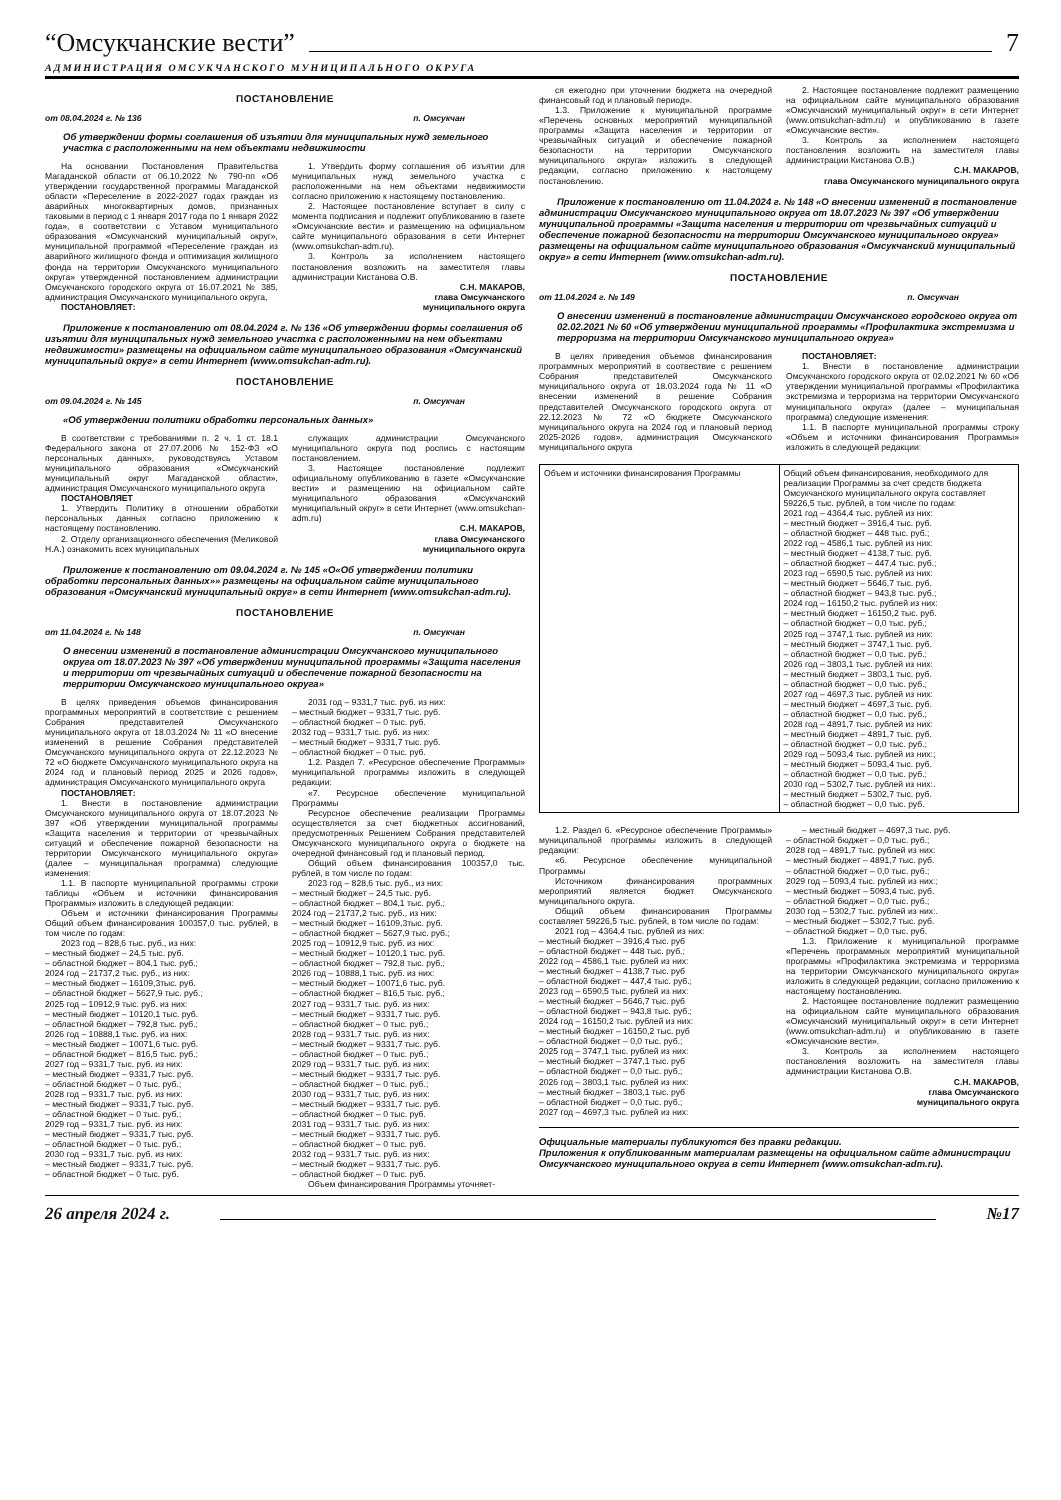“Омсукчанские вести” 7
АДМИНИСТРАЦИЯ ОМСУКЧАНСКОГО МУНИЦИПАЛЬНОГО ОКРУГА
ПОСТАНОВЛЕНИЕ
от 08.04.2024 г. № 136 п. Омсукчан
Об утверждении формы соглашения об изъятии для муниципальных нужд земельного участка с расположенными на нем объектами недвижимости
На основании Постановления Правительства Магаданской области от 06.10.2022 № 790-пп «Об утверждении государственной программы Магаданской области «Переселение в 2022-2027 годах граждан из аварийных многоквартирных домов, признанных таковыми в период с 1 января 2017 года по 1 января 2022 года», в соответствии с Уставом муниципального образования «Омсукчанский муниципальный округ», муниципальной программой «Переселение граждан из аварийного жилищного фонда и оптимизация жилищного фонда на территории Омсукчанского муниципального округа» утвержденной постановлением администрации Омсукчанского городского округа от 16.07.2021 № 385, администрация Омсукчанского муниципального округа,
ПОСТАНОВЛЯЕТ:
1. Утвердить форму соглашения об изъятии для муниципальных нужд земельного участка с расположенными на нем объектами недвижимости согласно приложению к настоящему постановлению.
2. Настоящее постановление вступает в силу с момента подписания и подлежит опубликованию в газете «Омсукчанские вести» и размещению на официальном сайте муниципального образования в сети Интернет (www.omsukchan-adm.ru).
3. Контроль за исполнением настоящего постановления возложить на заместителя главы администрации Кистанова О.В.
С.Н. МАКАРОВ,
глава Омсукчанского
муниципального округа
Приложение к постановлению от 08.04.2024 г. № 136 «Об утверждении формы соглашения об изъятии для муниципальных нужд земельного участка с расположенными на нем объектами недвижимости» размещены на официальном сайте муниципального образования «Омсукчанский муниципальный округ» в сети Интернет (www.omsukchan-adm.ru).
ПОСТАНОВЛЕНИЕ
от 09.04.2024 г. № 145 п. Омсукчан
«Об утверждении политики обработки персональных данных»
В соответствии с требованиями п. 2 ч. 1 ст. 18.1 Федерального закона от 27.07.2006 № 152-ФЗ «О персональных данных», руководствуясь Уставом муниципального образования «Омсукчанский муниципальный округ Магаданской области», администрация Омсукчанского муниципального округа
ПОСТАНОВЛЯЕТ
1. Утвердить Политику в отношении обработки персональных данных согласно приложению к настоящему постановлению.
2. Отделу организационного обеспечения (Меликовой Н.А.) ознакомить всех муниципальных
служащих администрации Омсукчанского муниципального округа под роспись с настоящим постановлением.
3. Настоящее постановление подлежит официальному опубликованию в газете «Омсукчанские вести» и размещению на официальном сайте муниципального образования «Омсукчанский муниципальный округ» в сети Интернет (www.omsukchan-adm.ru)
С.Н. МАКАРОВ,
глава Омсукчанского
муниципального округа
Приложение к постановлению от 09.04.2024 г. № 145 «О«Об утверждении политики обработки персональных данных»» размещены на официальном сайте муниципального образования «Омсукчанский муниципальный округ» в сети Интернет (www.omsukchan-adm.ru).
ПОСТАНОВЛЕНИЕ
от 11.04.2024 г. № 148 п. Омсукчан
О внесении изменений в постановление администрации Омсукчанского муниципального округа от 18.07.2023 № 397 «Об утверждении муниципальной программы «Защита населения и территории от чрезвычайных ситуаций и обеспечение пожарной безопасности на территории Омсукчанского муниципального округа»
В целях приведения объемов финансирования программных мероприятий в соответствие с решением Собрания представителей Омсукчанского муниципального округа от 18.03.2024 № 11 «О внесение изменений в решение Собрания представителей Омсукчанского муниципального округа от 22.12.2023 № 72 «О бюджете Омсукчанского муниципального округа на 2024 год и плановый период 2025 и 2026 годов», администрация Омсукчанского муниципального округа
ПОСТАНОВЛЯЕТ:
1. Внести в постановление администрации Омсукчанского муниципального округа от 18.07.2023 № 397 «Об утверждении муниципальной программы «Защита населения и территории от чрезвычайных ситуаций и обеспечение пожарной безопасности на территории Омсукчанского муниципального округа» (далее – муниципальная программа) следующие изменения:
1.1. В паспорте муниципальной программы строки таблицы «Объем и источники финансирования Программы» изложить в следующей редакции:
Объем и источники финансирования Программы Общий объем финансирования 100357,0 тыс. рублей, в том числе по годам:
2023 год – 828,6 тыс. руб., из них:
– местный бюджет – 24,5 тыс. руб.
– областной бюджет – 804,1 тыс. руб.;
2024 год – 21737,2 тыс. руб., из них:
– местный бюджет – 16109,3тыс. руб.
– областной бюджет – 5627,9 тыс. руб.;
2025 год – 10912,9 тыс. руб. из них:
– местный бюджет – 10120,1 тыс. руб.
– областной бюджет – 792,8 тыс. руб.;
2026 год – 10888,1 тыс. руб. из них:
– местный бюджет – 10071,6 тыс. руб.
– областной бюджет – 816,5 тыс. руб.;
2027 год – 9331,7 тыс. руб. из них:
– местный бюджет – 9331,7 тыс. руб.
– областной бюджет – 0 тыс. руб.;
2028 год – 9331,7 тыс. руб. из них:
– местный бюджет – 9331,7 тыс. руб.
– областной бюджет – 0 тыс. руб.;
2029 год – 9331,7 тыс. руб. из них:
– местный бюджет – 9331,7 тыс. руб.
– областной бюджет – 0 тыс. руб.;
2030 год – 9331,7 тыс. руб. из них:
– местный бюджет – 9331,7 тыс. руб.
– областной бюджет – 0 тыс. руб.
2031 год – 9331,7 тыс. руб. из них:
– местный бюджет – 9331,7 тыс. руб.
– областной бюджет – 0 тыс. руб.
2032 год – 9331,7 тыс. руб. из них:
– местный бюджет – 9331,7 тыс. руб.
– областной бюджет – 0 тыс. руб.
1.2. Раздел 7. «Ресурсное обеспечение Программы» муниципальной программы изложить в следующей редакции:
«7. Ресурсное обеспечение муниципальной Программы
Ресурсное обеспечение реализации Программы осуществляется за счет бюджетных ассигнований, предусмотренных Решением Собрания представителей Омсукчанского муниципального округа о бюджете на очередной финансовый год и плановый период.
Общий объем финансирования 100357,0 тыс. рублей, в том числе по годам:
2023 год – 828,6 тыс. руб., из них:
– местный бюджет – 24,5 тыс. руб.
– областной бюджет – 804,1 тыс. руб.;
2024 год – 21737,2 тыс. руб., из них:
– местный бюджет – 16109,3тыс. руб.
– областной бюджет – 5627,9 тыс. руб.;
2025 год – 10912,9 тыс. руб. из них:
– местный бюджет – 10120,1 тыс. руб.
– областной бюджет – 792,8 тыс. руб.;
2026 год – 10888,1 тыс. руб. из них:
– местный бюджет – 10071,6 тыс. руб.
– областной бюджет – 816,5 тыс. руб.;
2027 год – 9331,7 тыс. руб. из них:
– местный бюджет – 9331,7 тыс. руб.
– областной бюджет – 0 тыс. руб.;
2028 год – 9331,7 тыс. руб. из них:
– местный бюджет – 9331,7 тыс. руб.
– областной бюджет – 0 тыс. руб.;
2029 год – 9331,7 тыс. руб. из них:
– местный бюджет – 9331,7 тыс. руб.
– областной бюджет – 0 тыс. руб.;
2030 год – 9331,7 тыс. руб. из них:
– местный бюджет – 9331,7 тыс. руб.
– областной бюджет – 0 тыс. руб.
2031 год – 9331,7 тыс. руб. из них:
– местный бюджет – 9331,7 тыс. руб.
– областной бюджет – 0 тыс. руб.
2032 год – 9331,7 тыс. руб. из них:
– местный бюджет – 9331,7 тыс. руб.
– областной бюджет – 0 тыс. руб.
Объем финансирования Программы уточняет-
ся ежегодно при уточнении бюджета на очередной финансовый год и плановый период».
1.3. Приложение к муниципальной программе «Перечень основных мероприятий муниципальной программы «Защита населения и территории от чрезвычайных ситуаций и обеспечение пожарной безопасности на территории Омсукчанского муниципального округа» изложить в следующей редакции, согласно приложению к настоящему постановлению.
2. Настоящее постановление подлежит размещению на официальном сайте муниципального образования «Омсукчанский муниципальный округ» в сети Интернет (www.omsukchan-adm.ru) и опубликованию в газете «Омсукчанские вести».
3. Контроль за исполнением настоящего постановления возложить на заместителя главы администрации Кистанова О.В.)
С.Н. МАКАРОВ,
глава Омсукчанского муниципального округа
Приложение к постановлению от 11.04.2024 г. № 148 «О внесении изменений в постановление администрации Омсукчанского муниципального округа от 18.07.2023 № 397 «Об утверждении муниципальной программы «Защита населения и территории от чрезвычайных ситуаций и обеспечение пожарной безопасности на территории Омсукчанского муниципального округа» размещены на официальном сайте муниципального образования «Омсукчанский муниципальный округ» в сети Интернет (www.omsukchan-adm.ru).
ПОСТАНОВЛЕНИЕ
от 11.04.2024 г. № 149 п. Омсукчан
О внесении изменений в постановление администрации Омсукчанского городского округа от 02.02.2021 № 60 «Об утверждении муниципальной программы «Профилактика экстремизма и терроризма на территории Омсукчанского муниципального округа»
В целях приведения объемов финансирования программных мероприятий в соотвествие с решением Собрания представителей Омсукчанского муниципального округа от 18.03.2024 года № 11 «О внесении изменений в решение Собрания представителей Омсукчанского городского округа от 22.12.2023 № 72 «О бюджете Омсукчанского муниципального округа на 2024 год и плановый период 2025-2026 годов», администрация Омсукчанского муниципального округа
ПОСТАНОВЛЯЕТ:
1. Внести в постановление администрации Омсукчанского городского округа от 02.02.2021 № 60 «Об утверждении муниципальной программы «Профилактика экстремизма и терроризма на территории Омсукчанского муниципального округа» (далее – муниципальная программа) следующие изменения:
1.1. В паспорте муниципальной программы строку «Объем и источники финансирования Программы» изложить в следующей редакции:
| Объем и источники финансирования Программы | Общий объем финансирования, необходимого для реализации Программы за счет средств бюджета Омсукчанского муниципального округа составляет 59226,5 тыс. рублей, в том числе по годам: 2021 год – 4364,4 тыс. рублей из них: – местный бюджет – 3916,4 тыс. руб. – областной бюджет – 448 тыс. руб.; 2022 год – 4586,1 тыс. рублей из них: – местный бюджет – 4138,7 тыс. руб. – областной бюджет – 447,4 тыс. руб.; 2023 год – 6590,5 тыс. рублей из них: – местный бюджет – 5646,7 тыс. руб. – областной бюджет – 943,8 тыс. руб.; 2024 год – 16150,2 тыс. рублей из них: – местный бюджет – 16150,2 тыс. руб. – областной бюджет – 0,0 тыс. руб.; 2025 год – 3747,1 тыс. рублей из них: – местный бюджет – 3747,1 тыс. руб. – областной бюджет – 0,0 тыс. руб.; 2026 год – 3803,1 тыс. рублей из них: – местный бюджет – 3803,1 тыс. руб. – областной бюджет – 0,0 тыс. руб.; 2027 год – 4697,3 тыс. рублей из них: – местный бюджет – 4697,3 тыс. руб. – областной бюджет – 0,0 тыс. руб.; 2028 год – 4891,7 тыс. рублей из них: – местный бюджет – 4891,7 тыс. руб. – областной бюджет – 0,0 тыс. руб.; 2029 год – 5093,4 тыс. рублей из них:; – местный бюджет – 5093,4 тыс. руб. – областной бюджет – 0,0 тыс. руб.; 2030 год – 5302,7 тыс. рублей из них:. – местный бюджет – 5302,7 тыс. руб. – областной бюджет – 0,0 тыс. руб. |
1.2. Раздел 6. «Ресурсное обеспечение Программы» муниципальной программы изложить в следующей редакции:
«6. Ресурсное обеспечение муниципальной Программы
Источником финансирования программных мероприятий является бюджет Омсукчанского муниципального округа.
Общий объем финансирования Программы составляет 59226,5 тыс. рублей, в том числе по годам:
2021 год – 4364,4 тыс. рублей из них:
– местный бюджет – 3916,4 тыс. руб
– областной бюджет – 448 тыс. руб.;
2022 год – 4586,1 тыс. рублей из них:
– местный бюджет – 4138,7 тыс. руб
– областной бюджет – 447,4 тыс. руб.;
2023 год – 6590,5 тыс. рублей из них:
– местный бюджет – 5646,7 тыс. руб
– областной бюджет – 943,8 тыс. руб.;
2024 год – 16150,2 тыс. рублей из них:
– местный бюджет – 16150,2 тыс. руб
– областной бюджет – 0,0 тыс. руб.;
2025 год – 3747,1 тыс. рублей из них:
– местный бюджет – 3747,1 тыс. руб
– областной бюджет – 0,0 тыс. руб.;
2026 год – 3803,1 тыс. рублей из них:
– местный бюджет – 3803,1 тыс. руб
– областной бюджет – 0,0 тыс. руб.;
2027 год – 4697,3 тыс. рублей из них:
– местный бюджет – 4697,3 тыс. руб.
– областной бюджет – 0,0 тыс. руб.;
2028 год – 4891,7 тыс. рублей из них:
– местный бюджет – 4891,7 тыс. руб.
– областной бюджет – 0,0 тыс. руб.;
2029 год – 5093,4 тыс. рублей из них:;
– местный бюджет – 5093,4 тыс. руб.
– областной бюджет – 0,0 тыс. руб.;
2030 год – 5302,7 тыс. рублей из них:.
– местный бюджет – 5302,7 тыс. руб.
– областной бюджет – 0,0 тыс. руб.
1.3. Приложение к муниципальной программе «Перечень программных мероприятий муниципальной программы «Профилактика экстремизма и терроризма на территории Омсукчанского муниципального округа» изложить в следующей редакции, согласно приложению к настоящему постановлению.
2. Настоящее постановление подлежит размещению на официальном сайте муниципального образования «Омсукчанский муниципальный округ» в сети Интернет (www.omsukchan-adm.ru) и опубликованию в газете «Омсукчанские вести».
3. Контроль за исполнением настоящего постановления возложить на заместителя главы администрации Кистанова О.В.
С.Н. МАКАРОВ,
глава Омсукчанского
муниципального округа
Официальные материалы публикуются без правки редакции.
Приложения к опубликованным материалам размещены на официальном сайте администрации Омсукчанского муниципального округа в сети Интернет (www.omsukchan-adm.ru).
26 апреля 2024 г. №17